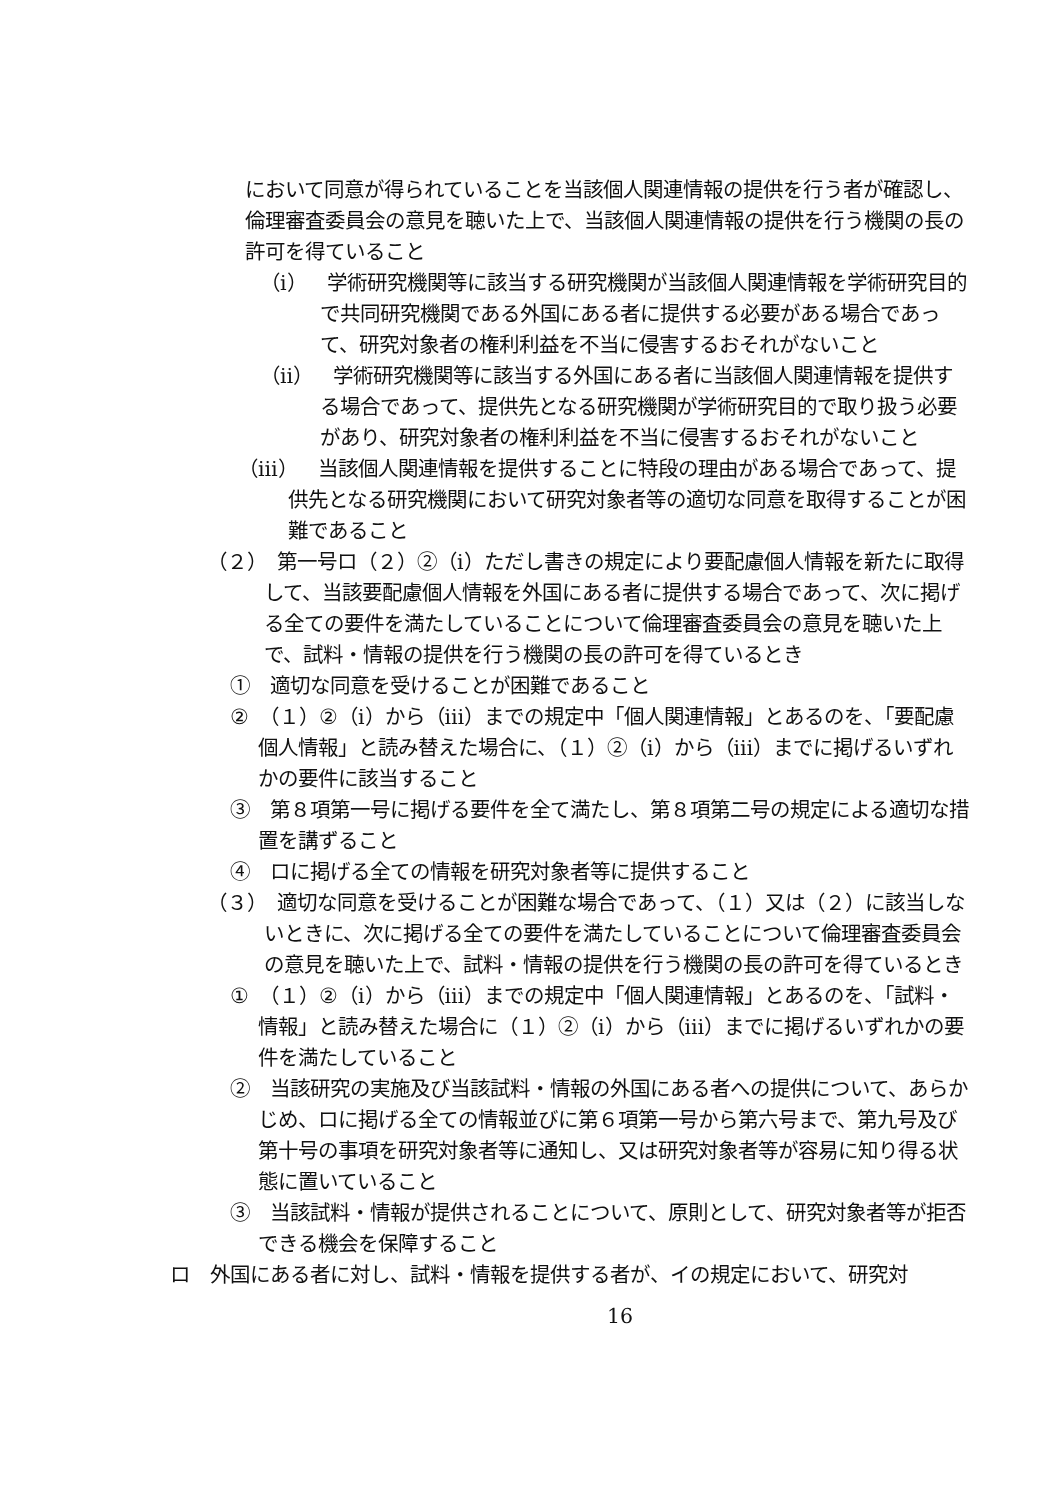において同意が得られていることを当該個人関連情報の提供を行う者が確認し、倫理審査委員会の意見を聴いた上で、当該個人関連情報の提供を行う機関の長の許可を得ていること
（ⅰ）　学術研究機関等に該当する研究機関が当該個人関連情報を学術研究目的で共同研究機関である外国にある者に提供する必要がある場合であって、研究対象者の権利利益を不当に侵害するおそれがないこと
（ⅱ）　学術研究機関等に該当する外国にある者に当該個人関連情報を提供する場合であって、提供先となる研究機関が学術研究目的で取り扱う必要があり、研究対象者の権利利益を不当に侵害するおそれがないこと
（ⅲ）　当該個人関連情報を提供することに特段の理由がある場合であって、提供先となる研究機関において研究対象者等の適切な同意を取得することが困難であること
（２）　第一号ロ（２）②（ⅰ）ただし書きの規定により要配慮個人情報を新たに取得して、当該要配慮個人情報を外国にある者に提供する場合であって、次に掲げる全ての要件を満たしていることについて倫理審査委員会の意見を聴いた上で、試料・情報の提供を行う機関の長の許可を得ているとき
①　適切な同意を受けることが困難であること
②　（１）②（ⅰ）から（ⅲ）までの規定中「個人関連情報」とあるのを、「要配慮個人情報」と読み替えた場合に、（１）②（ⅰ）から（ⅲ）までに掲げるいずれかの要件に該当すること
③　第８項第一号に掲げる要件を全て満たし、第８項第二号の規定による適切な措置を講ずること
④　ロに掲げる全ての情報を研究対象者等に提供すること
（３）　適切な同意を受けることが困難な場合であって、（１）又は（２）に該当しないときに、次に掲げる全ての要件を満たしていることについて倫理審査委員会の意見を聴いた上で、試料・情報の提供を行う機関の長の許可を得ているとき
①　（１）②（ⅰ）から（ⅲ）までの規定中「個人関連情報」とあるのを、「試料・情報」と読み替えた場合に（１）②（ⅰ）から（ⅲ）までに掲げるいずれかの要件を満たしていること
②　当該研究の実施及び当該試料・情報の外国にある者への提供について、あらかじめ、ロに掲げる全ての情報並びに第６項第一号から第六号まで、第九号及び第十号の事項を研究対象者等に通知し、又は研究対象者等が容易に知り得る状態に置いていること
③　当該試料・情報が提供されることについて、原則として、研究対象者等が拒否できる機会を保障すること
ロ　外国にある者に対し、試料・情報を提供する者が、イの規定において、研究対
16